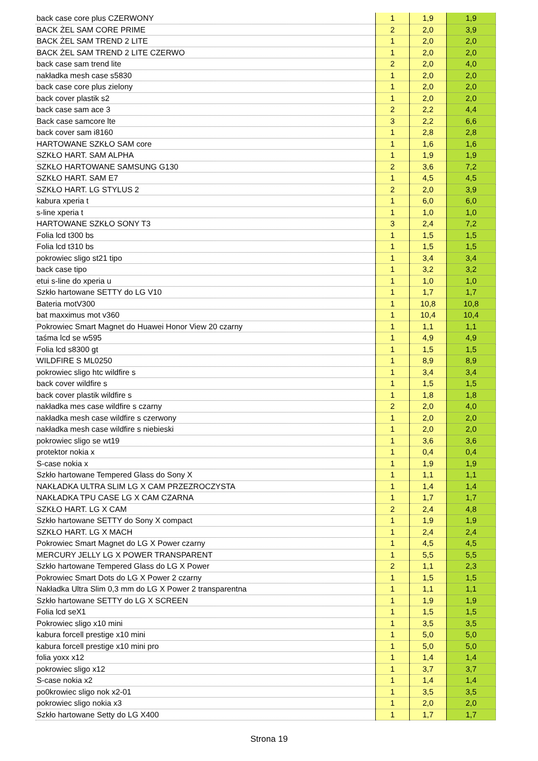| back case core plus CZERWONY | 1 | 1,9 | 1,9 |
| BACK ŻEL SAM CORE PRIME | 2 | 2,0 | 3,9 |
| BACK ŻEL SAM TREND 2 LITE | 1 | 2,0 | 2,0 |
| BACK ŻEL SAM TREND 2 LITE CZERWO | 1 | 2,0 | 2,0 |
| back case sam trend lite | 2 | 2,0 | 4,0 |
| nakładka mesh case s5830 | 1 | 2,0 | 2,0 |
| back case core plus zielony | 1 | 2,0 | 2,0 |
| back cover plastik s2 | 1 | 2,0 | 2,0 |
| back case sam ace 3 | 2 | 2,2 | 4,4 |
| Back case samcore lte | 3 | 2,2 | 6,6 |
| back cover sam i8160 | 1 | 2,8 | 2,8 |
| HARTOWANE SZKŁO SAM core | 1 | 1,6 | 1,6 |
| SZKŁO HART. SAM ALPHA | 1 | 1,9 | 1,9 |
| SZKŁO HARTOWANE SAMSUNG G130 | 2 | 3,6 | 7,2 |
| SZKŁO HART. SAM E7 | 1 | 4,5 | 4,5 |
| SZKŁO HART. LG STYLUS 2 | 2 | 2,0 | 3,9 |
| kabura xperia t | 1 | 6,0 | 6,0 |
| s-line xperia t | 1 | 1,0 | 1,0 |
| HARTOWANE SZKŁO SONY T3 | 3 | 2,4 | 7,2 |
| Folia lcd t300 bs | 1 | 1,5 | 1,5 |
| Folia lcd t310 bs | 1 | 1,5 | 1,5 |
| pokrowiec sligo st21 tipo | 1 | 3,4 | 3,4 |
| back case tipo | 1 | 3,2 | 3,2 |
| etui s-line do xperia u | 1 | 1,0 | 1,0 |
| Szkło hartowane SETTY do LG V10 | 1 | 1,7 | 1,7 |
| Bateria motV300 | 1 | 10,8 | 10,8 |
| bat maxximus mot v360 | 1 | 10,4 | 10,4 |
| Pokrowiec Smart Magnet do Huawei Honor View 20 czarny | 1 | 1,1 | 1,1 |
| taśma lcd se w595 | 1 | 4,9 | 4,9 |
| Folia lcd s8300 gt | 1 | 1,5 | 1,5 |
| WILDFIRE S ML0250 | 1 | 8,9 | 8,9 |
| pokrowiec sligo htc wildfire s | 1 | 3,4 | 3,4 |
| back cover wildfire s | 1 | 1,5 | 1,5 |
| back cover plastik wildfire s | 1 | 1,8 | 1,8 |
| nakładka mes case wildfire s czarny | 2 | 2,0 | 4,0 |
| nakładka mesh case wildfire s czerwony | 1 | 2,0 | 2,0 |
| nakładka mesh case wildfire s niebieski | 1 | 2,0 | 2,0 |
| pokrowiec sligo se wt19 | 1 | 3,6 | 3,6 |
| protektor nokia x | 1 | 0,4 | 0,4 |
| S-case nokia x | 1 | 1,9 | 1,9 |
| Szkło hartowane Tempered Glass do Sony X | 1 | 1,1 | 1,1 |
| NAKŁADKA ULTRA SLIM LG X CAM PRZEZROCZYSTA | 1 | 1,4 | 1,4 |
| NAKŁADKA TPU CASE LG X CAM CZARNA | 1 | 1,7 | 1,7 |
| SZKŁO HART. LG X CAM | 2 | 2,4 | 4,8 |
| Szkło hartowane SETTY do Sony X compact | 1 | 1,9 | 1,9 |
| SZKŁO HART. LG X MACH | 1 | 2,4 | 2,4 |
| Pokrowiec Smart Magnet do LG X Power czarny | 1 | 4,5 | 4,5 |
| MERCURY JELLY LG X POWER TRANSPARENT | 1 | 5,5 | 5,5 |
| Szkło hartowane Tempered Glass do LG X Power | 2 | 1,1 | 2,3 |
| Pokrowiec Smart Dots do LG X Power 2 czarny | 1 | 1,5 | 1,5 |
| Nakładka Ultra Slim 0,3 mm do LG X Power 2 transparentna | 1 | 1,1 | 1,1 |
| Szkło hartowane SETTY do LG X SCREEN | 1 | 1,9 | 1,9 |
| Folia lcd seX1 | 1 | 1,5 | 1,5 |
| Pokrowiec sligo x10 mini | 1 | 3,5 | 3,5 |
| kabura forcell prestige x10 mini | 1 | 5,0 | 5,0 |
| kabura forcell prestige x10 mini pro | 1 | 5,0 | 5,0 |
| folia yoxx x12 | 1 | 1,4 | 1,4 |
| pokrowiec sligo x12 | 1 | 3,7 | 3,7 |
| S-case nokia x2 | 1 | 1,4 | 1,4 |
| po0krowiec sligo nok x2-01 | 1 | 3,5 | 3,5 |
| pokrowiec sligo nokia x3 | 1 | 2,0 | 2,0 |
| Szkło hartowane Setty do LG X400 | 1 | 1,7 | 1,7 |
Strona 19